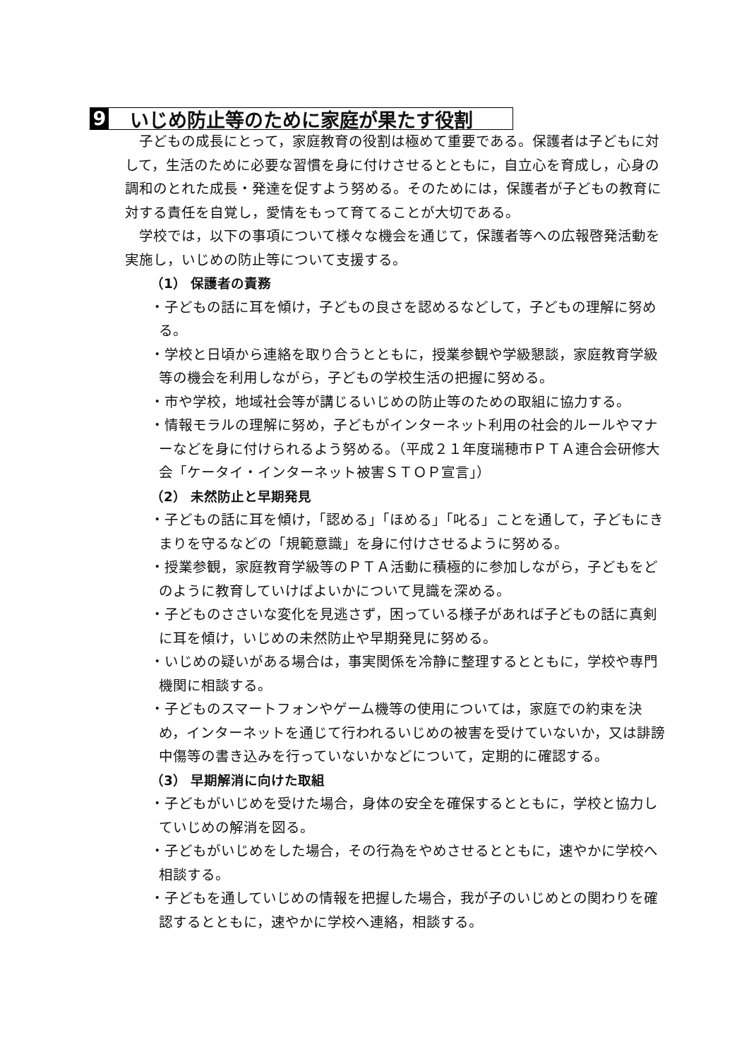9 いじめ防止等のために家庭が果たす役割
子どもの成長にとって，家庭教育の役割は極めて重要である。保護者は子どもに対して，生活のために必要な習慣を身に付けさせるとともに，自立心を育成し，心身の調和のとれた成長・発達を促すよう努める。そのためには，保護者が子どもの教育に対する責任を自覚し，愛情をもって育てることが大切である。
学校では，以下の事項について様々な機会を通じて，保護者等への広報啓発活動を実施し，いじめの防止等について支援する。
（1） 保護者の責務
・子どもの話に耳を傾け，子どもの良さを認めるなどして，子どもの理解に努める。
・学校と日頃から連絡を取り合うとともに，授業参観や学級懇談，家庭教育学級等の機会を利用しながら，子どもの学校生活の把握に努める。
・市や学校，地域社会等が講じるいじめの防止等のための取組に協力する。
・情報モラルの理解に努め，子どもがインターネット利用の社会的ルールやマナーなどを身に付けられるよう努める。（平成２１年度瑞穂市ＰＴＡ連合会研修大会「ケータイ・インターネット被害ＳＴＯＰ宣言」）
（2） 未然防止と早期発見
・子どもの話に耳を傾け，「認める」「ほめる」「叱る」ことを通して，子どもにきまりを守るなどの「規範意識」を身に付けさせるように努める。
・授業参観，家庭教育学級等のＰＴＡ活動に積極的に参加しながら，子どもをどのように教育していけばよいかについて見識を深める。
・子どものささいな変化を見逃さず，困っている様子があれば子どもの話に真剣に耳を傾け，いじめの未然防止や早期発見に努める。
・いじめの疑いがある場合は，事実関係を冷静に整理するとともに，学校や専門機関に相談する。
・子どものスマートフォンやゲーム機等の使用については，家庭での約束を決め，インターネットを通じて行われるいじめの被害を受けていないか，又は誹謗中傷等の書き込みを行っていないかなどについて，定期的に確認する。
（3） 早期解消に向けた取組
・子どもがいじめを受けた場合，身体の安全を確保するとともに，学校と協力していじめの解消を図る。
・子どもがいじめをした場合，その行為をやめさせるとともに，速やかに学校へ相談する。
・子どもを通していじめの情報を把握した場合，我が子のいじめとの関わりを確認するとともに，速やかに学校へ連絡，相談する。